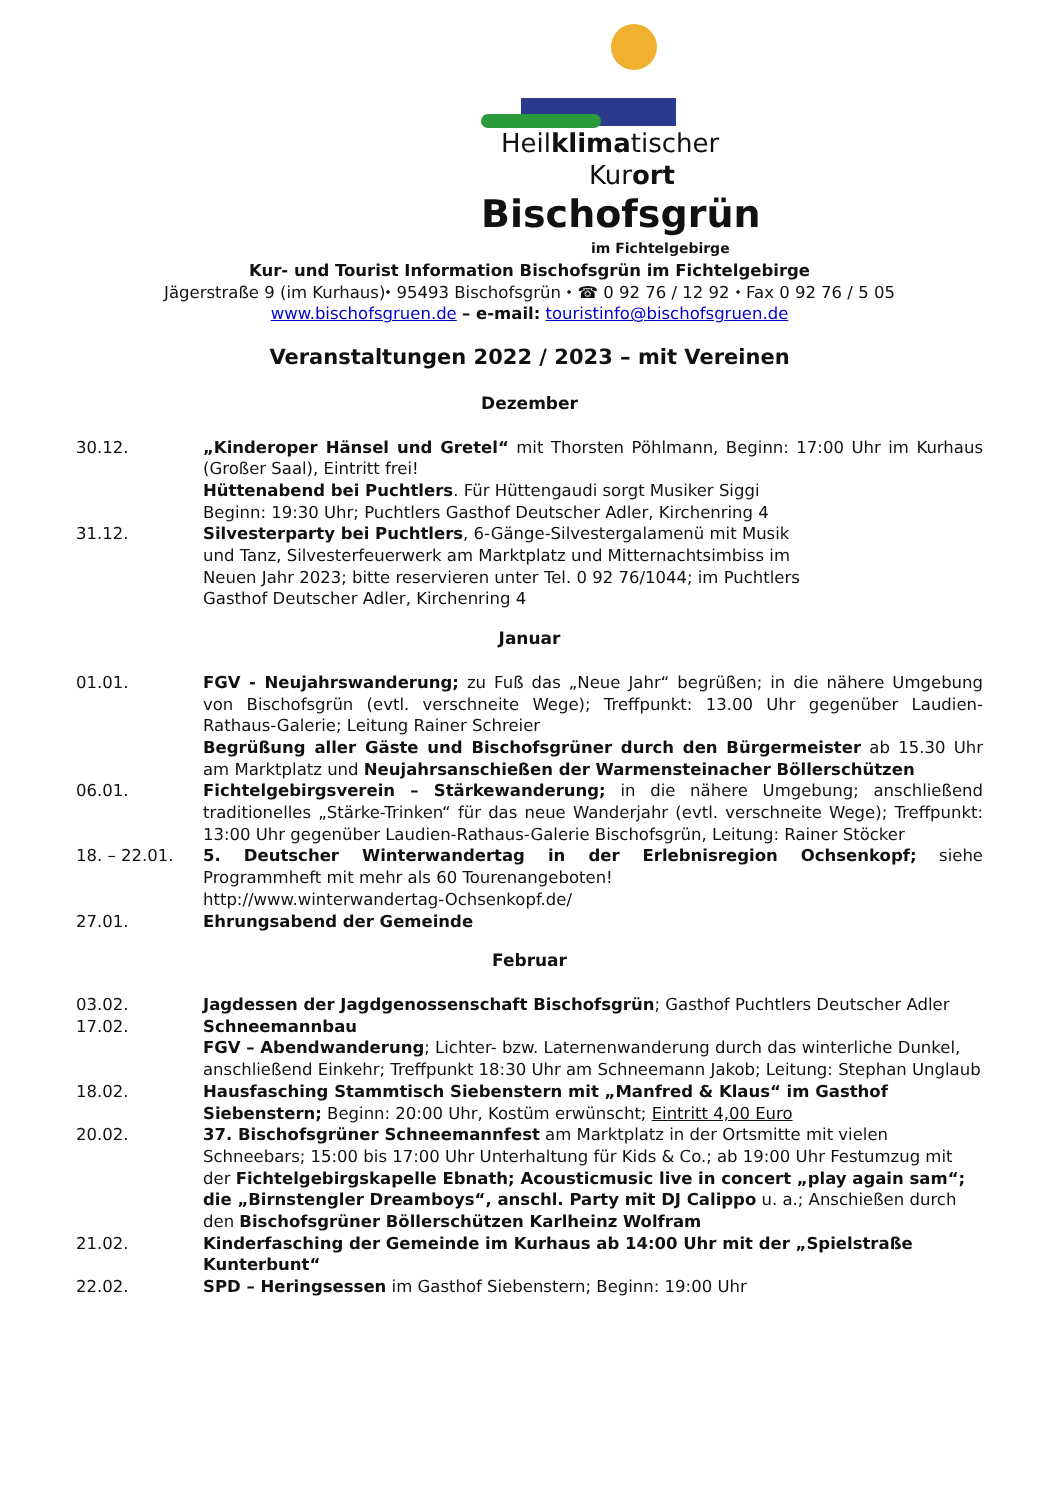Heilklimatischer
Kurort
Bischofsgrün
im Fichtelgebirge
Kur- und Tourist Information Bischofsgrün im Fichtelgebirge
Jägerstraße 9 (im Kurhaus)⬩ 95493 Bischofsgrün ⬩ ☎ 0 92 76 / 12 92 ⬩ Fax 0 92 76 / 5 05
www.bischofsgruen.de – e-mail: touristinfo@bischofsgruen.de
Veranstaltungen 2022 / 2023 – mit Vereinen
Dezember
30.12. „Kinderoper Hänsel und Gretel“ mit Thorsten Pöhlmann, Beginn: 17:00 Uhr im Kurhaus (Großer Saal), Eintritt frei!
Hüttenabend bei Puchtlers. Für Hüttengaudi sorgt Musiker Siggi
Beginn: 19:30 Uhr; Puchtlers Gasthof Deutscher Adler, Kirchenring 4
31.12. Silvesterparty bei Puchtlers, 6-Gänge-Silvestergalamenü mit Musik
und Tanz, Silvesterfeuerwerk am Marktplatz und Mitternachtsimbiss im
Neuen Jahr 2023; bitte reservieren unter Tel. 0 92 76/1044; im Puchtlers
Gasthof Deutscher Adler, Kirchenring 4
Januar
01.01. FGV - Neujahrswanderung; zu Fuß das „Neue Jahr“ begrüßen; in die nähere Umgebung von Bischofsgrün (evtl. verschneite Wege); Treffpunkt: 13.00 Uhr gegenüber Laudien-Rathaus-Galerie; Leitung Rainer Schreier
Begrüßung aller Gäste und Bischofsgrüner durch den Bürgermeister ab 15.30 Uhr am Marktplatz und Neujahrsanschießen der Warmensteinacher Böllerschützen
06.01. Fichtelgebirgsverein – Stärkewanderung; in die nähere Umgebung; anschließend traditionelles „Stärke-Trinken“ für das neue Wanderjahr (evtl. verschneite Wege); Treffpunkt: 13:00 Uhr gegenüber Laudien-Rathaus-Galerie Bischofsgrün, Leitung: Rainer Stöcker
18. – 22.01. 5. Deutscher Winterwandertag in der Erlebnisregion Ochsenkopf; siehe Programmheft mit mehr als 60 Tourenangeboten!
http://www.winterwandertag-Ochsenkopf.de/
27.01. Ehrungsabend der Gemeinde
Februar
03.02. Jagdessen der Jagdgenossenschaft Bischofsgrün; Gasthof Puchtlers Deutscher Adler
17.02. Schneemannbau
FGV – Abendwanderung; Lichter- bzw. Laternenwanderung durch das winterliche Dunkel, anschließend Einkehr; Treffpunkt 18:30 Uhr am Schneemann Jakob; Leitung: Stephan Unglaub
18.02. Hausfasching Stammtisch Siebenstern mit „Manfred & Klaus“ im Gasthof Siebenstern; Beginn: 20:00 Uhr, Kostüm erwünscht; Eintritt 4,00 Euro
20.02. 37. Bischofsgrüner Schneemannfest am Marktplatz in der Ortsmitte mit vielen Schneebars; 15:00 bis 17:00 Uhr Unterhaltung für Kids & Co.; ab 19:00 Uhr Festumzug mit der Fichtelgebirgskapelle Ebnath; Acousticmusic live in concert „play again sam“; die „Birnstengler Dreamboys“, anschl. Party mit DJ Calippo u. a.; Anschießen durch den Bischofsgrüner Böllerschützen Karlheinz Wolfram
21.02. Kinderfasching der Gemeinde im Kurhaus ab 14:00 Uhr mit der „Spielstraße Kunterbunt“
22.02. SPD – Heringsessen im Gasthof Siebenstern; Beginn: 19:00 Uhr